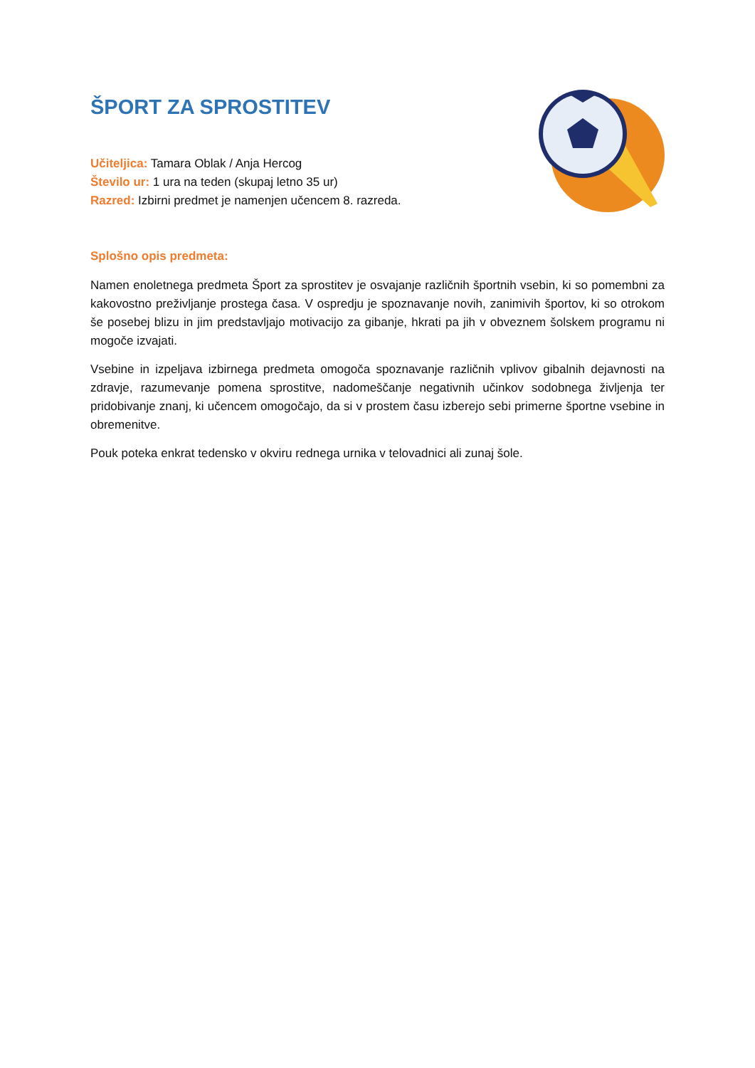ŠPORT ZA SPROSTITEV
Učiteljica: Tamara Oblak / Anja Hercog
Število ur: 1 ura na teden (skupaj letno 35 ur)
Razred: Izbirni predmet je namenjen učencem 8. razreda.
Splošno opis predmeta:
Namen enoletnega predmeta Šport za sprostitev je osvajanje različnih športnih vsebin, ki so pomembni za kakovostno preživljanje prostega časa. V ospredju je spoznavanje novih, zanimivih športov, ki so otrokom še posebej blizu in jim predstavljajo motivacijo za gibanje, hkrati pa jih v obveznem šolskem programu ni mogoče izvajati.
Vsebine in izpeljava izbirnega predmeta omogoča spoznavanje različnih vplivov gibalnih dejavnosti na zdravje, razumevanje pomena sprostitve, nadomeščanje negativnih učinkov sodobnega življenja ter pridobivanje znanj, ki učencem omogočajo, da si v prostem času izberejo sebi primerne športne vsebine in obremenitve.
Pouk poteka enkrat tedensko v okviru rednega urnika v telovadnici ali zunaj šole.